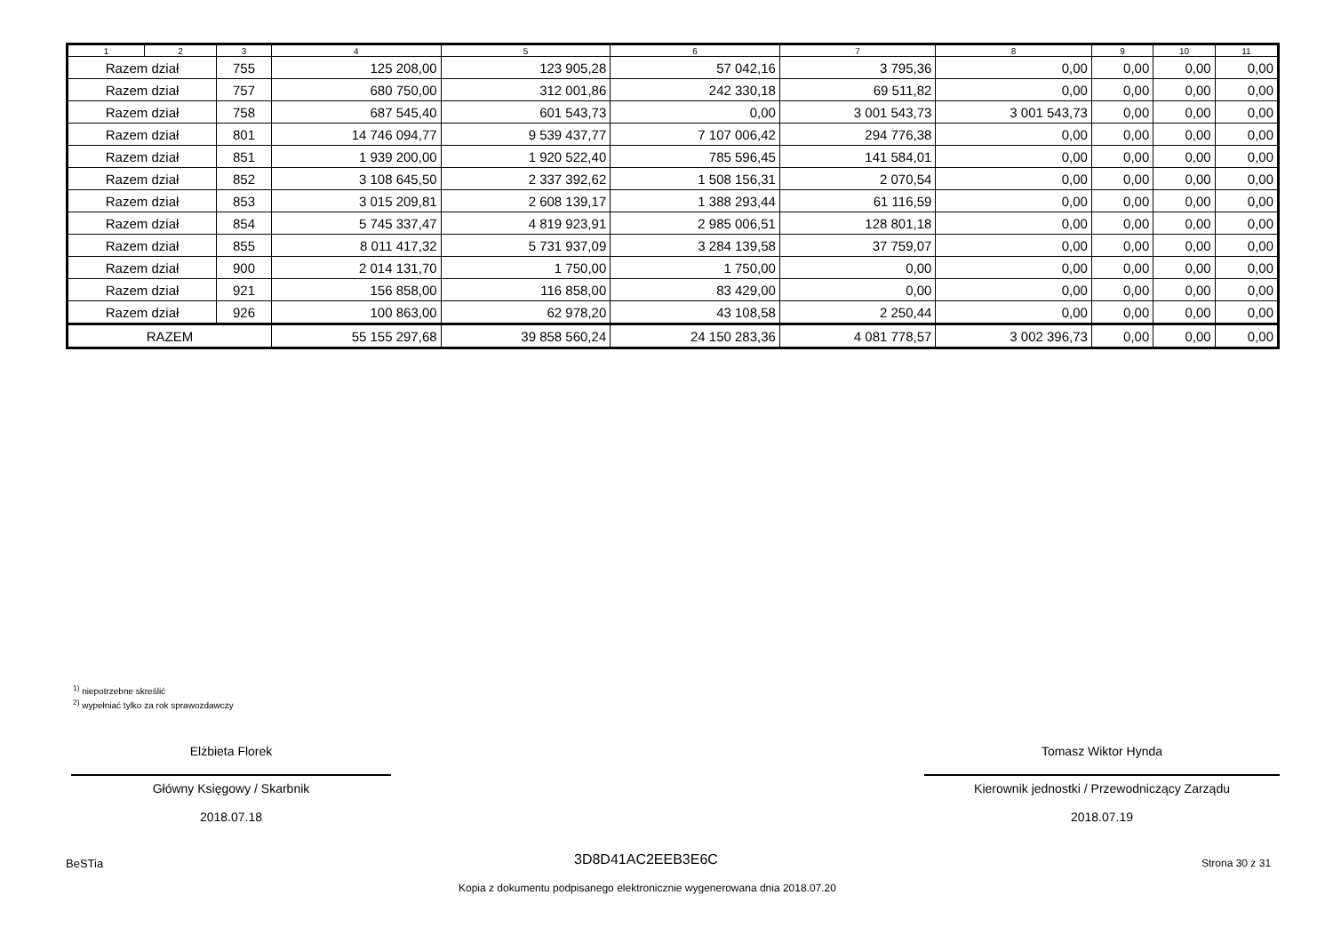| 1 | 2 | 3 | 4 | 5 | 6 | 7 | 8 | 9 | 10 | 11 |
| --- | --- | --- | --- | --- | --- | --- | --- | --- | --- | --- |
| Razem dział | | 755 | 125 208,00 | 123 905,28 | 57 042,16 | 3 795,36 | 0,00 | 0,00 | 0,00 | 0,00 |
| Razem dział | | 757 | 680 750,00 | 312 001,86 | 242 330,18 | 69 511,82 | 0,00 | 0,00 | 0,00 | 0,00 |
| Razem dział | | 758 | 687 545,40 | 601 543,73 | 0,00 | 3 001 543,73 | 3 001 543,73 | 0,00 | 0,00 | 0,00 |
| Razem dział | | 801 | 14 746 094,77 | 9 539 437,77 | 7 107 006,42 | 294 776,38 | 0,00 | 0,00 | 0,00 | 0,00 |
| Razem dział | | 851 | 1 939 200,00 | 1 920 522,40 | 785 596,45 | 141 584,01 | 0,00 | 0,00 | 0,00 | 0,00 |
| Razem dział | | 852 | 3 108 645,50 | 2 337 392,62 | 1 508 156,31 | 2 070,54 | 0,00 | 0,00 | 0,00 | 0,00 |
| Razem dział | | 853 | 3 015 209,81 | 2 608 139,17 | 1 388 293,44 | 61 116,59 | 0,00 | 0,00 | 0,00 | 0,00 |
| Razem dział | | 854 | 5 745 337,47 | 4 819 923,91 | 2 985 006,51 | 128 801,18 | 0,00 | 0,00 | 0,00 | 0,00 |
| Razem dział | | 855 | 8 011 417,32 | 5 731 937,09 | 3 284 139,58 | 37 759,07 | 0,00 | 0,00 | 0,00 | 0,00 |
| Razem dział | | 900 | 2 014 131,70 | 1 750,00 | 1 750,00 | 0,00 | 0,00 | 0,00 | 0,00 | 0,00 |
| Razem dział | | 921 | 156 858,00 | 116 858,00 | 83 429,00 | 0,00 | 0,00 | 0,00 | 0,00 | 0,00 |
| Razem dział | | 926 | 100 863,00 | 62 978,20 | 43 108,58 | 2 250,44 | 0,00 | 0,00 | 0,00 | 0,00 |
| RAZEM | | | 55 155 297,68 | 39 858 560,24 | 24 150 283,36 | 4 081 778,57 | 3 002 396,73 | 0,00 | 0,00 | 0,00 |
<sup>1)</sup> niepotrzebne skreślić
<sup>2)</sup> wypełniać tylko za rok sprawozdawczy
Elżbieta Florek
Główny Księgowy / Skarbnik
2018.07.18
Tomasz Wiktor Hynda
Kierownik jednostki / Przewodniczący Zarządu
2018.07.19
BeSTia 3D8D41AC2EEB3E6C Strona 30 z 31
Kopia z dokumentu podpisanego elektronicznie wygenerowana dnia 2018.07.20